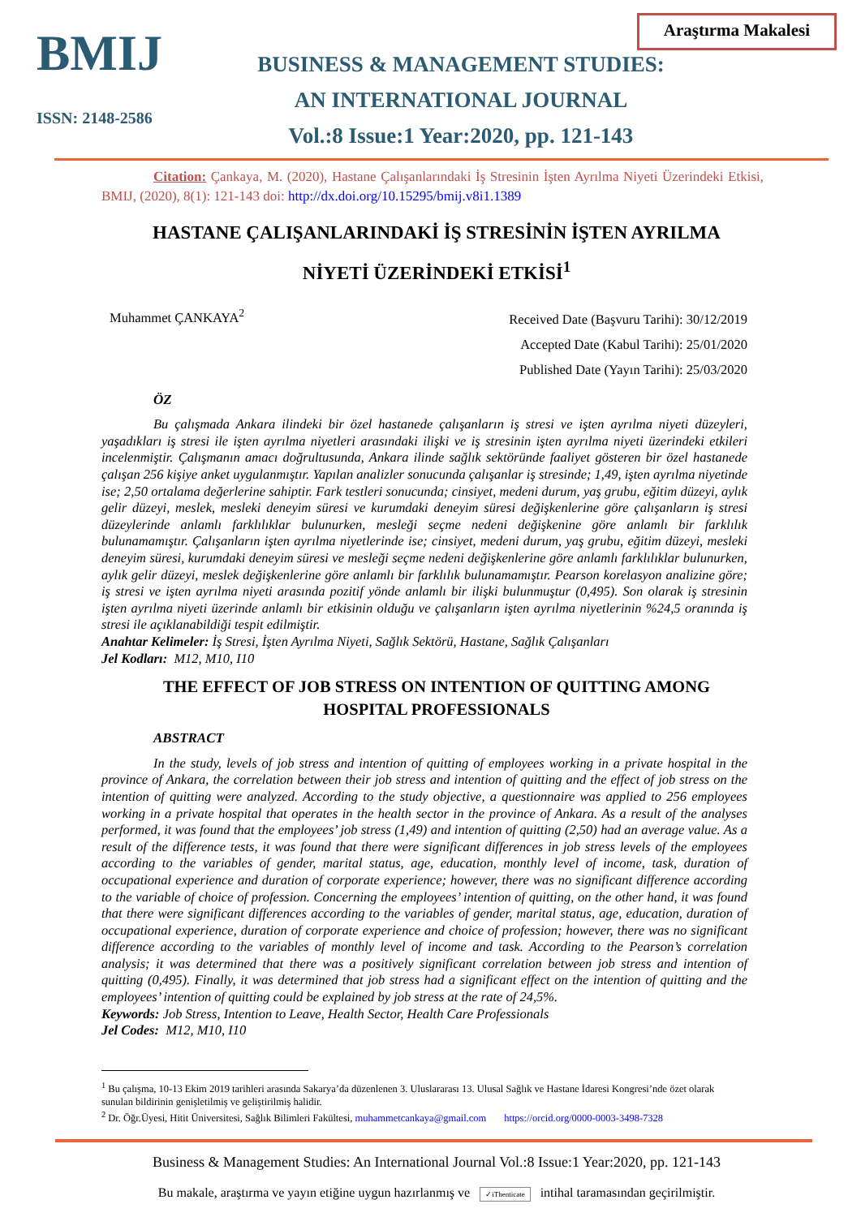BMIJ
ISSN: 2148-2586
Araştırma Makalesi
BUSINESS & MANAGEMENT STUDIES:
AN INTERNATIONAL JOURNAL
Vol.:8 Issue:1 Year:2020, pp. 121-143
Citation: Çankaya, M. (2020), Hastane Çalışanlarındaki İş Stresinin İşten Ayrılma Niyeti Üzerindeki Etkisi, BMIJ, (2020), 8(1): 121-143 doi: http://dx.doi.org/10.15295/bmij.v8i1.1389
HASTANE ÇALIŞANLARINDAKİ İŞ STRESİNİN İŞTEN AYRILMA
NİYETİ ÜZERİNDEKİ ETKİSİ<sup>1</sup>
Muhammet ÇANKAYA<sup>2</sup>
Received Date (Başvuru Tarihi): 30/12/2019
Accepted Date (Kabul Tarihi): 25/01/2020
Published Date (Yayın Tarihi): 25/03/2020
ÖZ
Bu çalışmada Ankara ilindeki bir özel hastanede çalışanların iş stresi ve işten ayrılma niyeti düzeyleri, yaşadıkları iş stresi ile işten ayrılma niyetleri arasındaki ilişki ve iş stresinin işten ayrılma niyeti üzerindeki etkileri incelenmiştir. Çalışmanın amacı doğrultusunda, Ankara ilinde sağlık sektöründe faaliyet gösteren bir özel hastanede çalışan 256 kişiye anket uygulanmıştır. Yapılan analizler sonucunda çalışanlar iş stresinde; 1,49, işten ayrılma niyetinde ise; 2,50 ortalama değerlerine sahiptir. Fark testleri sonucunda; cinsiyet, medeni durum, yaş grubu, eğitim düzeyi, aylık gelir düzeyi, meslek, mesleki deneyim süresi ve kurumdaki deneyim süresi değişkenlerine göre çalışanların iş stresi düzeylerinde anlamlı farklılıklar bulunurken, mesleği seçme nedeni değişkenine göre anlamlı bir farklılık bulunamamıştır. Çalışanların işten ayrılma niyetlerinde ise; cinsiyet, medeni durum, yaş grubu, eğitim düzeyi, mesleki deneyim süresi, kurumdaki deneyim süresi ve mesleği seçme nedeni değişkenlerine göre anlamlı farklılıklar bulunurken, aylık gelir düzeyi, meslek değişkenlerine göre anlamlı bir farklılık bulunamamıştır. Pearson korelasyon analizine göre; iş stresi ve işten ayrılma niyeti arasında pozitif yönde anlamlı bir ilişki bulunmuştur (0,495). Son olarak iş stresinin işten ayrılma niyeti üzerinde anlamlı bir etkisinin olduğu ve çalışanların işten ayrılma niyetlerinin %24,5 oranında iş stresi ile açıklanabildiği tespit edilmiştir.
Anahtar Kelimeler: İş Stresi, İşten Ayrılma Niyeti, Sağlık Sektörü, Hastane, Sağlık Çalışanları
Jel Kodları: M12, M10, I10
THE EFFECT OF JOB STRESS ON INTENTION OF QUITTING AMONG
HOSPITAL PROFESSIONALS
ABSTRACT
In the study, levels of job stress and intention of quitting of employees working in a private hospital in the province of Ankara, the correlation between their job stress and intention of quitting and the effect of job stress on the intention of quitting were analyzed. According to the study objective, a questionnaire was applied to 256 employees working in a private hospital that operates in the health sector in the province of Ankara. As a result of the analyses performed, it was found that the employees’ job stress (1,49) and intention of quitting (2,50) had an average value. As a result of the difference tests, it was found that there were significant differences in job stress levels of the employees according to the variables of gender, marital status, age, education, monthly level of income, task, duration of occupational experience and duration of corporate experience; however, there was no significant difference according to the variable of choice of profession. Concerning the employees’ intention of quitting, on the other hand, it was found that there were significant differences according to the variables of gender, marital status, age, education, duration of occupational experience, duration of corporate experience and choice of profession; however, there was no significant difference according to the variables of monthly level of income and task. According to the Pearson’s correlation analysis; it was determined that there was a positively significant correlation between job stress and intention of quitting (0,495). Finally, it was determined that job stress had a significant effect on the intention of quitting and the employees’ intention of quitting could be explained by job stress at the rate of 24,5%.
Keywords: Job Stress, Intention to Leave, Health Sector, Health Care Professionals
Jel Codes: M12, M10, I10
<sup>1</sup> Bu çalışma, 10-13 Ekim 2019 tarihleri arasında Sakarya’da düzenlenen 3. Uluslararası 13. Ulusal Sağlık ve Hastane İdaresi Kongresi’nde özet olarak sunulan bildirinin genişletilmiş ve geliştirilmiş halidir.
<sup>2</sup> Dr. Öğr.Üyesi, Hitit Üniversitesi, Sağlık Bilimleri Fakültesi, muhammetcankaya@gmail.com https://orcid.org/0000-0003-3498-7328
Business & Management Studies: An International Journal Vol.:8 Issue:1 Year:2020, pp. 121-143
Bu makale, araştırma ve yayın etiğine uygun hazırlanmış ve ✓iThenticate intihal taramasından geçirilmiştir.